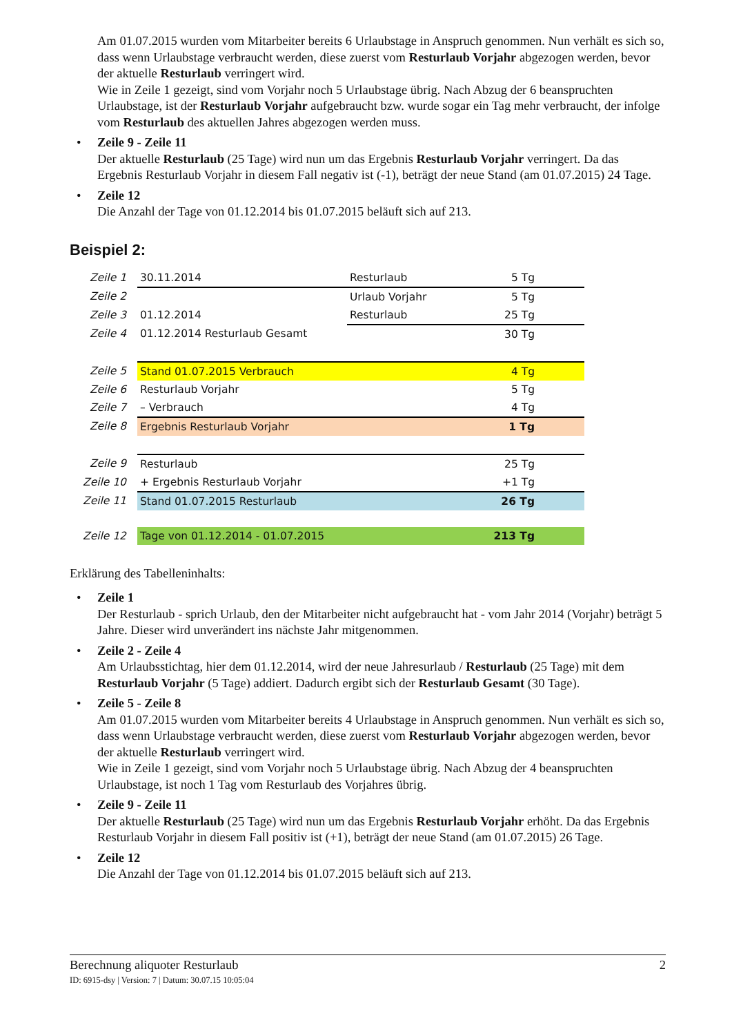Am 01.07.2015 wurden vom Mitarbeiter bereits 6 Urlaubstage in Anspruch genommen. Nun verhält es sich so, dass wenn Urlaubstage verbraucht werden, diese zuerst vom Resturlaub Vorjahr abgezogen werden, bevor der aktuelle Resturlaub verringert wird.
Wie in Zeile 1 gezeigt, sind vom Vorjahr noch 5 Urlaubstage übrig. Nach Abzug der 6 beanspruchten Urlaubstage, ist der Resturlaub Vorjahr aufgebraucht bzw. wurde sogar ein Tag mehr verbraucht, der infolge vom Resturlaub des aktuellen Jahres abgezogen werden muss.
Zeile 9 - Zeile 11
Der aktuelle Resturlaub (25 Tage) wird nun um das Ergebnis Resturlaub Vorjahr verringert. Da das Ergebnis Resturlaub Vorjahr in diesem Fall negativ ist (-1), beträgt der neue Stand (am 01.07.2015) 24 Tage.
Zeile 12
Die Anzahl der Tage von 01.12.2014 bis 01.07.2015 beläuft sich auf 213.
Beispiel 2:
| Zeile 1 | 30.11.2014 | Resturlaub | 5 Tg | |
| Zeile 2 | | Urlaub Vorjahr | 5 Tg | |
| Zeile 3 | 01.12.2014 | Resturlaub | 25 Tg | |
| Zeile 4 | 01.12.2014 Resturlaub Gesamt | | 30 Tg | |
| Zeile 5 | Stand 01.07.2015 Verbrauch | | 4 Tg | |
| Zeile 6 | Resturlaub Vorjahr | | 5 Tg | |
| Zeile 7 | – Verbrauch | | 4 Tg | |
| Zeile 8 | Ergebnis Resturlaub Vorjahr | | 1 Tg | |
| Zeile 9 | Resturlaub | | 25 Tg | |
| Zeile 10 | + Ergebnis Resturlaub Vorjahr | | +1 Tg | |
| Zeile 11 | Stand 01.07.2015 Resturlaub | | 26 Tg | |
| Zeile 12 | Tage von 01.12.2014 - 01.07.2015 | | 213 Tg | |
Erklärung des Tabelleninhalts:
Zeile 1
Der Resturlaub - sprich Urlaub, den der Mitarbeiter nicht aufgebraucht hat - vom Jahr 2014 (Vorjahr) beträgt 5 Jahre. Dieser wird unverändert ins nächste Jahr mitgenommen.
Zeile 2 - Zeile 4
Am Urlaubsstichtag, hier dem 01.12.2014, wird der neue Jahresurlaub / Resturlaub (25 Tage) mit dem Resturlaub Vorjahr (5 Tage) addiert. Dadurch ergibt sich der Resturlaub Gesamt (30 Tage).
Zeile 5 - Zeile 8
Am 01.07.2015 wurden vom Mitarbeiter bereits 4 Urlaubstage in Anspruch genommen. Nun verhält es sich so, dass wenn Urlaubstage verbraucht werden, diese zuerst vom Resturlaub Vorjahr abgezogen werden, bevor der aktuelle Resturlaub verringert wird.
Wie in Zeile 1 gezeigt, sind vom Vorjahr noch 5 Urlaubstage übrig. Nach Abzug der 4 beanspruchten Urlaubstage, ist noch 1 Tag vom Resturlaub des Vorjahres übrig.
Zeile 9 - Zeile 11
Der aktuelle Resturlaub (25 Tage) wird nun um das Ergebnis Resturlaub Vorjahr erhöht. Da das Ergebnis Resturlaub Vorjahr in diesem Fall positiv ist (+1), beträgt der neue Stand (am 01.07.2015) 26 Tage.
Zeile 12
Die Anzahl der Tage von 01.12.2014 bis 01.07.2015 beläuft sich auf 213.
Berechnung aliquoter Resturlaub 2
ID: 6915-dsy | Version: 7 | Datum: 30.07.15 10:05:04